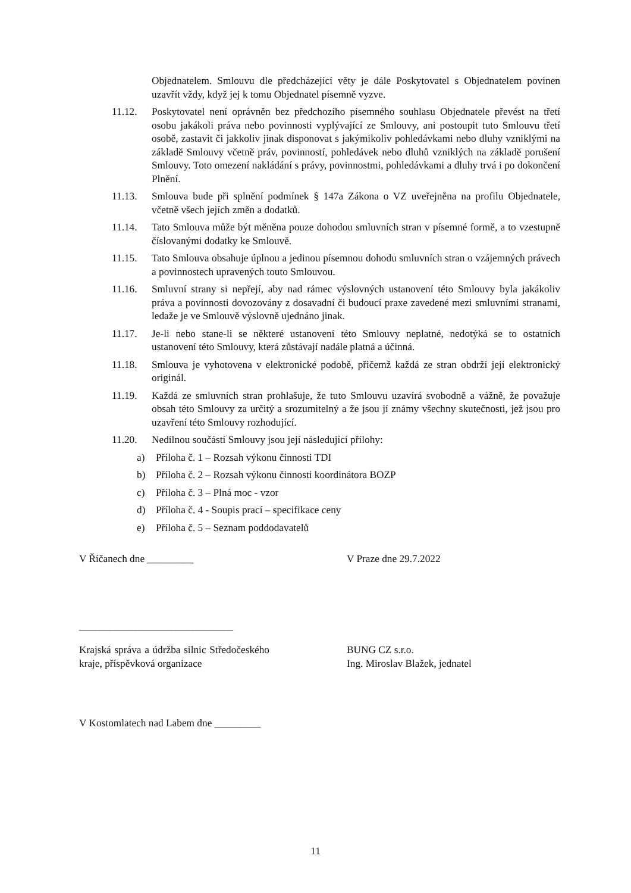Objednatelem. Smlouvu dle předcházející věty je dále Poskytovatel s Objednatelem povinen uzavřít vždy, když jej k tomu Objednatel písemně vyzve.
11.12. Poskytovatel není oprávněn bez předchozího písemného souhlasu Objednatele převést na třetí osobu jakákoli práva nebo povinnosti vyplývající ze Smlouvy, ani postoupit tuto Smlouvu třetí osobě, zastavit či jakkoliv jinak disponovat s jakýmikoliv pohledávkami nebo dluhy vzniklými na základě Smlouvy včetně práv, povinností, pohledávek nebo dluhů vzniklých na základě porušení Smlouvy. Toto omezení nakládání s právy, povinnostmi, pohledávkami a dluhy trvá i po dokončení Plnění.
11.13. Smlouva bude při splnění podmínek § 147a Zákona o VZ uveřejněna na profilu Objednatele, včetně všech jejích změn a dodatků.
11.14. Tato Smlouva může být měněna pouze dohodou smluvních stran v písemné formě, a to vzestupně číslovanými dodatky ke Smlouvě.
11.15. Tato Smlouva obsahuje úplnou a jedinou písemnou dohodu smluvních stran o vzájemných právech a povinnostech upravených touto Smlouvou.
11.16. Smluvní strany si nepřejí, aby nad rámec výslovných ustanovení této Smlouvy byla jakákoliv práva a povinnosti dovozovány z dosavadní či budoucí praxe zavedené mezi smluvními stranami, ledaže je ve Smlouvě výslovně ujednáno jinak.
11.17. Je-li nebo stane-li se některé ustanovení této Smlouvy neplatné, nedotýká se to ostatních ustanovení této Smlouvy, která zůstávají nadále platná a účinná.
11.18. Smlouva je vyhotovena v elektronické podobě, přičemž každá ze stran obdrží její elektronický originál.
11.19. Každá ze smluvních stran prohlašuje, že tuto Smlouvu uzavírá svobodně a vážně, že považuje obsah této Smlouvy za určitý a srozumitelný a že jsou jí známy všechny skutečnosti, jež jsou pro uzavření této Smlouvy rozhodující.
11.20. Nedílnou součástí Smlouvy jsou její následující přílohy:
a) Příloha č. 1 – Rozsah výkonu činnosti TDI
b) Příloha č. 2 – Rozsah výkonu činnosti koordinátora BOZP
c) Příloha č. 3 – Plná moc - vzor
d) Příloha č. 4 - Soupis prací – specifikace ceny
e) Příloha č. 5 – Seznam poddodavatelů
V Říčanech dne _________ V Praze dne 29.7.2022
______________________________
Krajská správa a údržba silnic Středočeského kraje, příspěvková organizace
BUNG CZ s.r.o.
Ing. Miroslav Blažek, jednatel
V Kostomlatech nad Labem dne _________
11